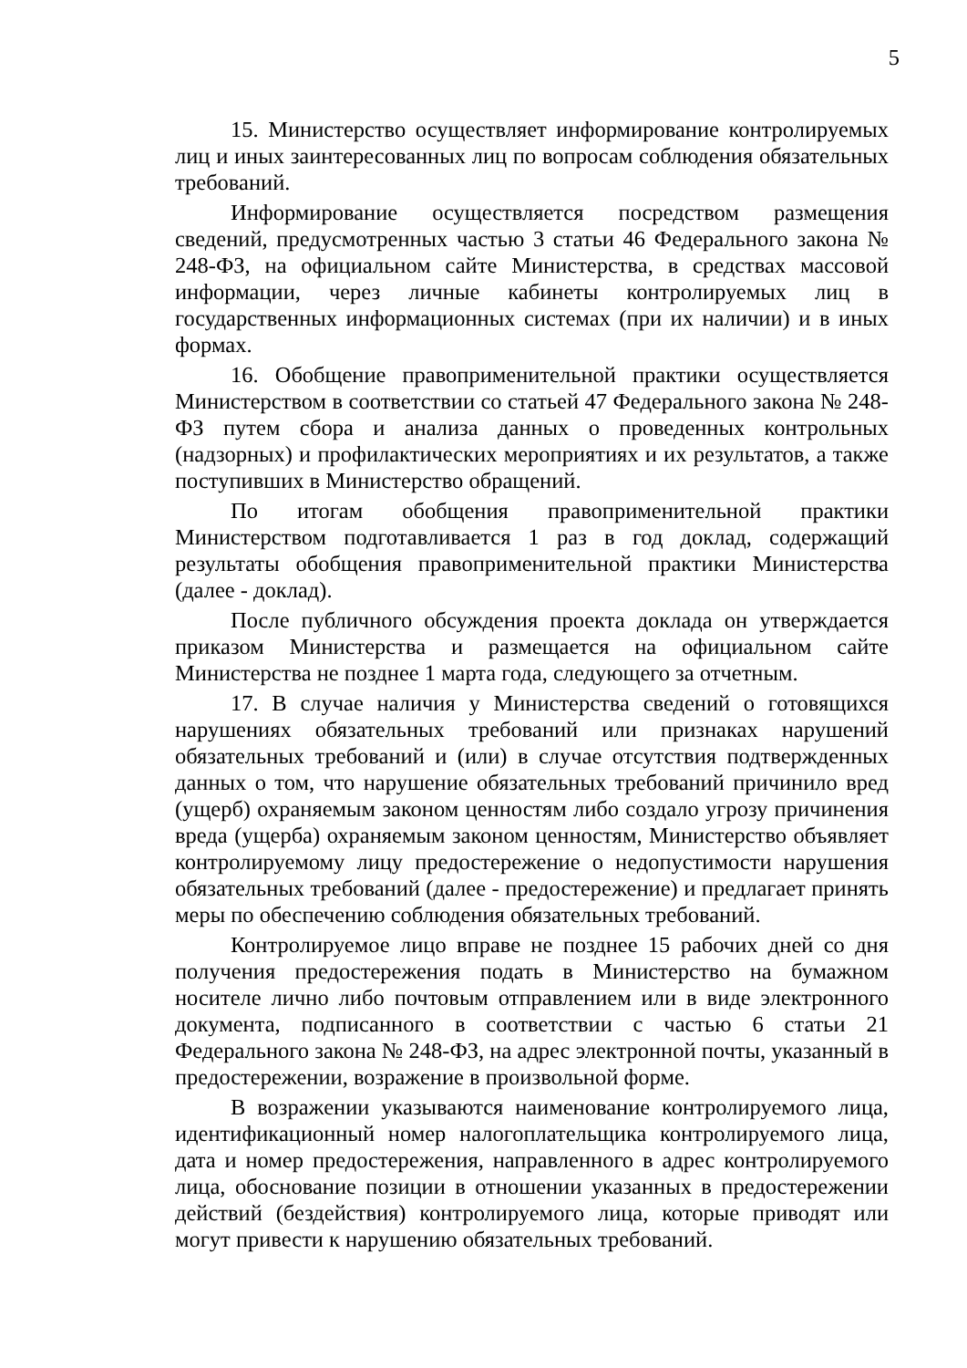5
15. Министерство осуществляет информирование контролируемых лиц и иных заинтересованных лиц по вопросам соблюдения обязательных требований.
Информирование осуществляется посредством размещения сведений, предусмотренных частью 3 статьи 46 Федерального закона № 248-ФЗ, на официальном сайте Министерства, в средствах массовой информации, через личные кабинеты контролируемых лиц в государственных информационных системах (при их наличии) и в иных формах.
16. Обобщение правоприменительной практики осуществляется Министерством в соответствии со статьей 47 Федерального закона № 248-ФЗ путем сбора и анализа данных о проведенных контрольных (надзорных) и профилактических мероприятиях и их результатов, а также поступивших в Министерство обращений.
По итогам обобщения правоприменительной практики Министерством подготавливается 1 раз в год доклад, содержащий результаты обобщения правоприменительной практики Министерства (далее - доклад).
После публичного обсуждения проекта доклада он утверждается приказом Министерства и размещается на официальном сайте Министерства не позднее 1 марта года, следующего за отчетным.
17. В случае наличия у Министерства сведений о готовящихся нарушениях обязательных требований или признаках нарушений обязательных требований и (или) в случае отсутствия подтвержденных данных о том, что нарушение обязательных требований причинило вред (ущерб) охраняемым законом ценностям либо создало угрозу причинения вреда (ущерба) охраняемым законом ценностям, Министерство объявляет контролируемому лицу предостережение о недопустимости нарушения обязательных требований (далее - предостережение) и предлагает принять меры по обеспечению соблюдения обязательных требований.
Контролируемое лицо вправе не позднее 15 рабочих дней со дня получения предостережения подать в Министерство на бумажном носителе лично либо почтовым отправлением или в виде электронного документа, подписанного в соответствии с частью 6 статьи 21 Федерального закона № 248-ФЗ, на адрес электронной почты, указанный в предостережении, возражение в произвольной форме.
В возражении указываются наименование контролируемого лица, идентификационный номер налогоплательщика контролируемого лица, дата и номер предостережения, направленного в адрес контролируемого лица, обоснование позиции в отношении указанных в предостережении действий (бездействия) контролируемого лица, которые приводят или могут привести к нарушению обязательных требований.